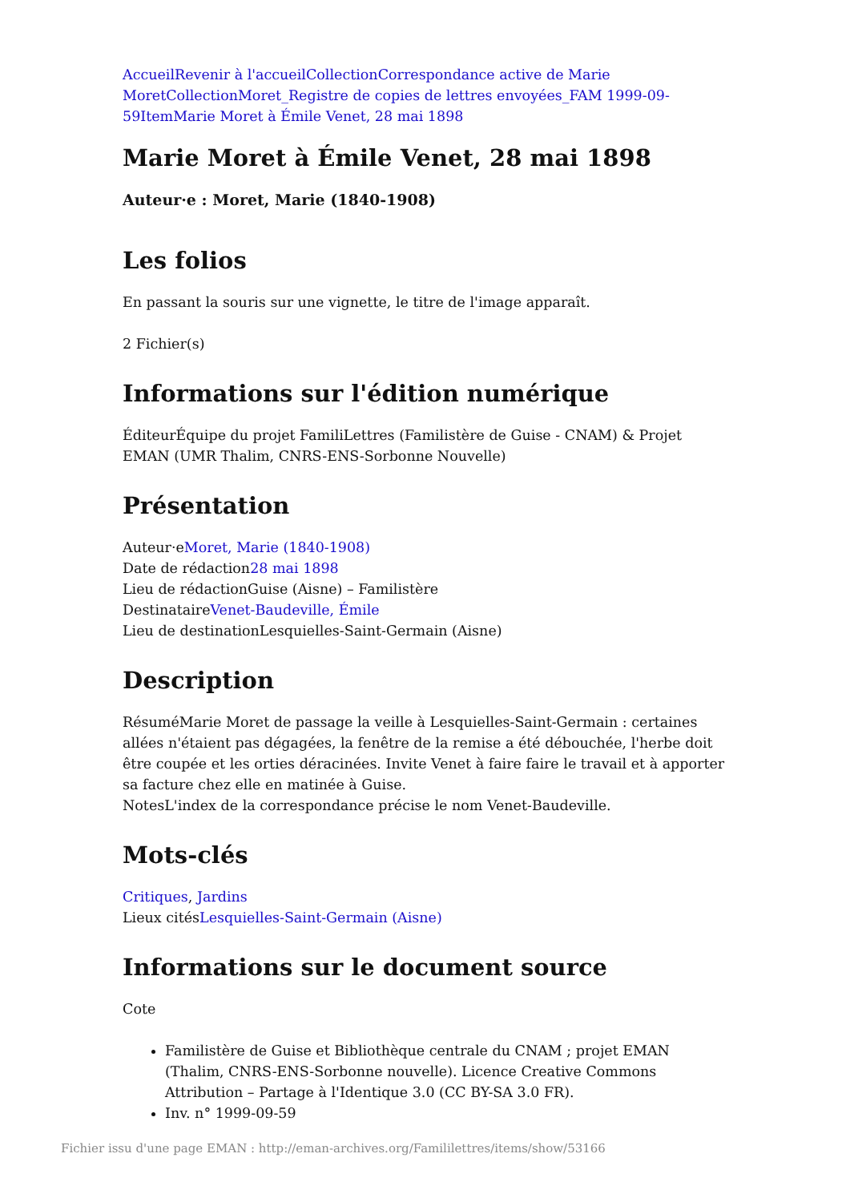Accueil Revenir à l'accueil Collection Correspondance active de Marie Moret Collection Moret_Registre de copies de lettres envoyées_FAM 1999-09-59 Item Marie Moret à Émile Venet, 28 mai 1898
Marie Moret à Émile Venet, 28 mai 1898
Auteur·e : Moret, Marie (1840-1908)
Les folios
En passant la souris sur une vignette, le titre de l'image apparaît.
2 Fichier(s)
Informations sur l'édition numérique
ÉditeurÉquipe du projet FamiliLettres (Familistère de Guise - CNAM) & Projet EMAN (UMR Thalim, CNRS-ENS-Sorbonne Nouvelle)
Présentation
Auteur·eMoret, Marie (1840-1908)
Date de rédaction28 mai 1898
Lieu de rédactionGuise (Aisne) – Familistère
DestinataireVenet-Baudeville, Émile
Lieu de destinationLesquielles-Saint-Germain (Aisne)
Description
RésuméMarie Moret de passage la veille à Lesquielles-Saint-Germain : certaines allées n'étaient pas dégagées, la fenêtre de la remise a été débouchée, l'herbe doit être coupée et les orties déracinées. Invite Venet à faire faire le travail et à apporter sa facture chez elle en matinée à Guise.
NotesL'index de la correspondance précise le nom Venet-Baudeville.
Mots-clés
Critiques, Jardins
Lieux citésLesquielles-Saint-Germain (Aisne)
Informations sur le document source
Cote
Familistère de Guise et Bibliothèque centrale du CNAM ; projet EMAN (Thalim, CNRS-ENS-Sorbonne nouvelle). Licence Creative Commons Attribution – Partage à l'Identique 3.0 (CC BY-SA 3.0 FR).
Inv. n° 1999-09-59
Fichier issu d'une page EMAN : http://eman-archives.org/Famililettres/items/show/53166